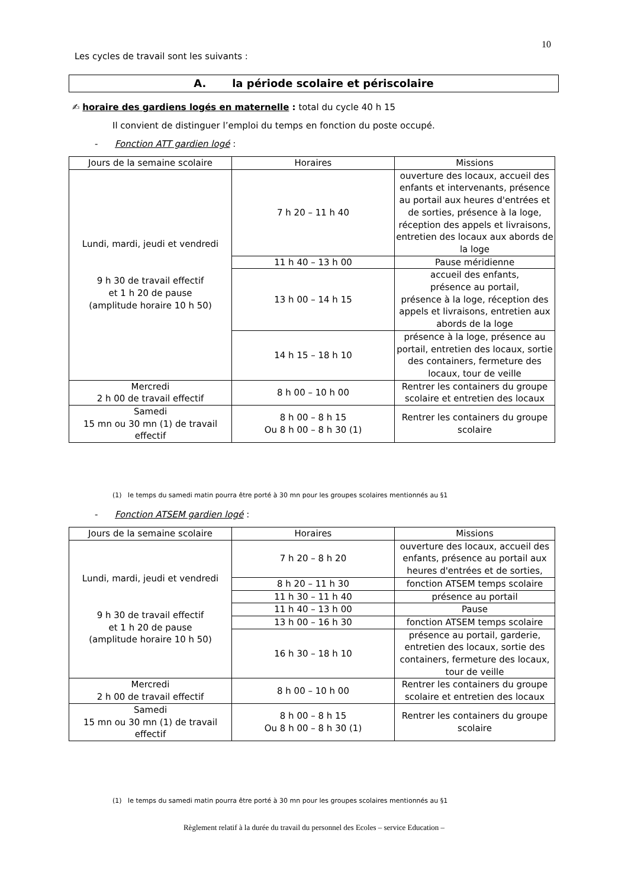10
Les cycles de travail sont les suivants :
A. la période scolaire et périscolaire
✍ horaire des gardiens logés en maternelle : total du cycle 40 h 15
Il convient de distinguer l’emploi du temps en fonction du poste occupé.
- Fonction ATT gardien logé :
| Jours de la semaine scolaire | Horaires | Missions |
| --- | --- | --- |
| Lundi, mardi, jeudi et vendredi 9 h 30 de travail effectif et 1 h 20 de pause (amplitude horaire 10 h 50) | 7 h 20 – 11 h 40 | ouverture des locaux, accueil des enfants et intervenants, présence au portail aux heures d'entrées et de sorties, présence à la loge, réception des appels et livraisons, entretien des locaux aux abords de la loge |
| | 11 h 40 – 13 h 00 | Pause méridienne |
| | 13 h 00 – 14 h 15 | accueil des enfants, présence au portail, présence à la loge, réception des appels et livraisons, entretien aux abords de la loge |
| | 14 h 15 – 18 h 10 | présence à la loge, présence au portail, entretien des locaux, sortie des containers, fermeture des locaux, tour de veille |
| Mercredi 2 h 00 de travail effectif | 8 h 00 – 10 h 00 | Rentrer les containers du groupe scolaire et entretien des locaux |
| Samedi 15 mn ou 30 mn (1) de travail effectif | 8 h 00 – 8 h 15 Ou 8 h 00 – 8 h 30 (1) | Rentrer les containers du groupe scolaire |
(1) le temps du samedi matin pourra être porté à 30 mn pour les groupes scolaires mentionnés au §1
- Fonction ATSEM gardien logé :
| Jours de la semaine scolaire | Horaires | Missions |
| --- | --- | --- |
| Lundi, mardi, jeudi et vendredi 9 h 30 de travail effectif et 1 h 20 de pause (amplitude horaire 10 h 50) | 7 h 20 – 8 h 20 | ouverture des locaux, accueil des enfants, présence au portail aux heures d'entrées et de sorties, |
| | 8 h 20 – 11 h 30 | fonction ATSEM temps scolaire |
| | 11 h 30 – 11 h 40 | présence au portail |
| | 11 h 40 – 13 h 00 | Pause |
| | 13 h 00 – 16 h 30 | fonction ATSEM temps scolaire |
| | 16 h 30 – 18 h 10 | présence au portail, garderie, entretien des locaux, sortie des containers, fermeture des locaux, tour de veille |
| Mercredi 2 h 00 de travail effectif | 8 h 00 – 10 h 00 | Rentrer les containers du groupe scolaire et entretien des locaux |
| Samedi 15 mn ou 30 mn (1) de travail effectif | 8 h 00 – 8 h 15 Ou 8 h 00 – 8 h 30 (1) | Rentrer les containers du groupe scolaire |
(1) le temps du samedi matin pourra être porté à 30 mn pour les groupes scolaires mentionnés au §1
Règlement relatif à la durée du travail du personnel des Ecoles – service Education –